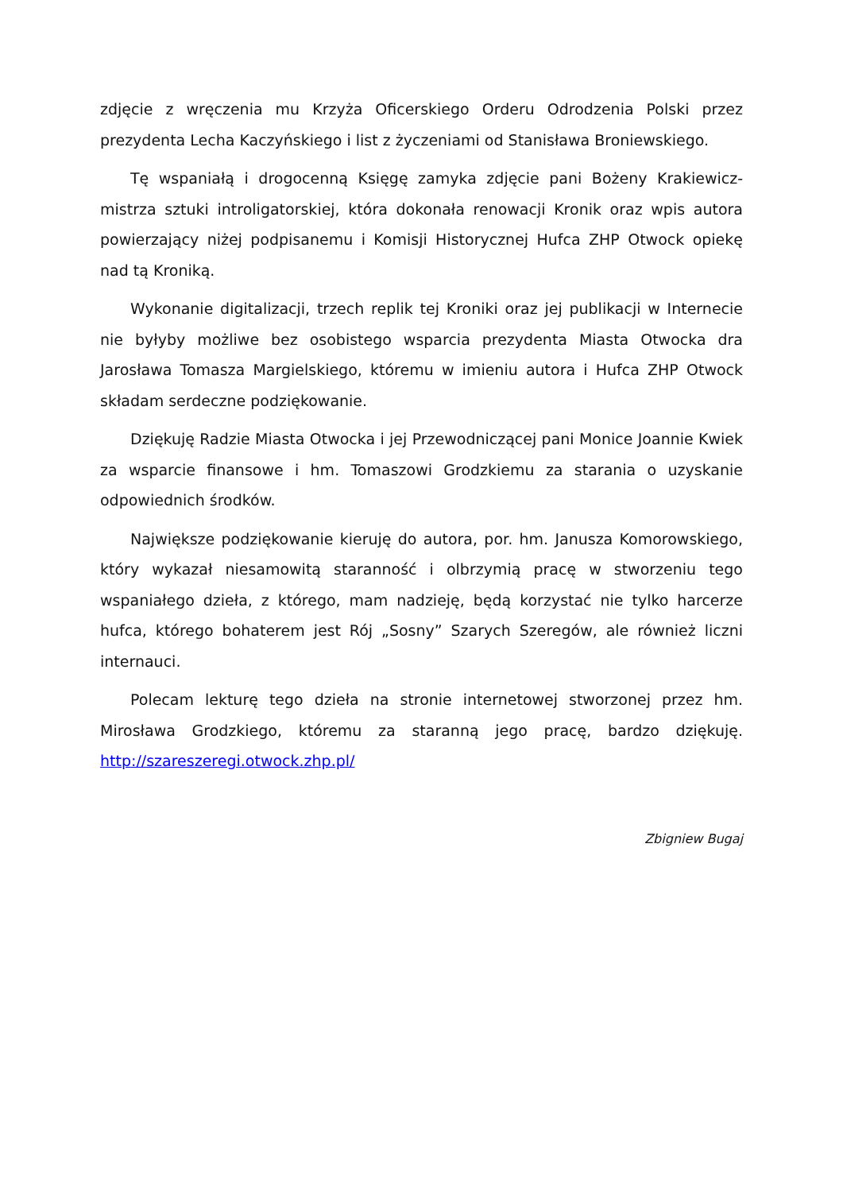zdjęcie z wręczenia mu Krzyża Oficerskiego Orderu Odrodzenia Polski przez prezydenta Lecha Kaczyńskiego i list z życzeniami od Stanisława Broniewskiego.
Tę wspaniałą i drogocenną Księgę zamyka zdjęcie pani Bożeny Krakiewicz-mistrza sztuki introligatorskiej, która dokonała renowacji Kronik oraz wpis autora powierzający niżej podpisanemu i Komisji Historycznej Hufca ZHP Otwock opiekę nad tą Kroniką.
Wykonanie digitalizacji, trzech replik tej Kroniki oraz jej publikacji w Internecie nie byłyby możliwe bez osobistego wsparcia prezydenta Miasta Otwocka dra Jarosława Tomasza Margielskiego, któremu w imieniu autora i Hufca ZHP Otwock składam serdeczne podziękowanie.
Dziękuję Radzie Miasta Otwocka i jej Przewodniczącej pani Monice Joannie Kwiek za wsparcie finansowe i hm. Tomaszowi Grodzkiemu za starania o uzyskanie odpowiednich środków.
Największe podziękowanie kieruję do autora, por. hm. Janusza Komorowskiego, który wykazał niesamowitą staranność i olbrzymią pracę w stworzeniu tego wspaniałego dzieła, z którego, mam nadzieję, będą korzystać nie tylko harcerze hufca, którego bohaterem jest Rój „Sosny” Szarych Szeregów, ale również liczni internauci.
Polecam lekturę tego dzieła na stronie internetowej stworzonej przez hm. Mirosława Grodzkiego, któremu za staranną jego pracę, bardzo dziękuję. http://szareszeregi.otwock.zhp.pl/
Zbigniew Bugaj